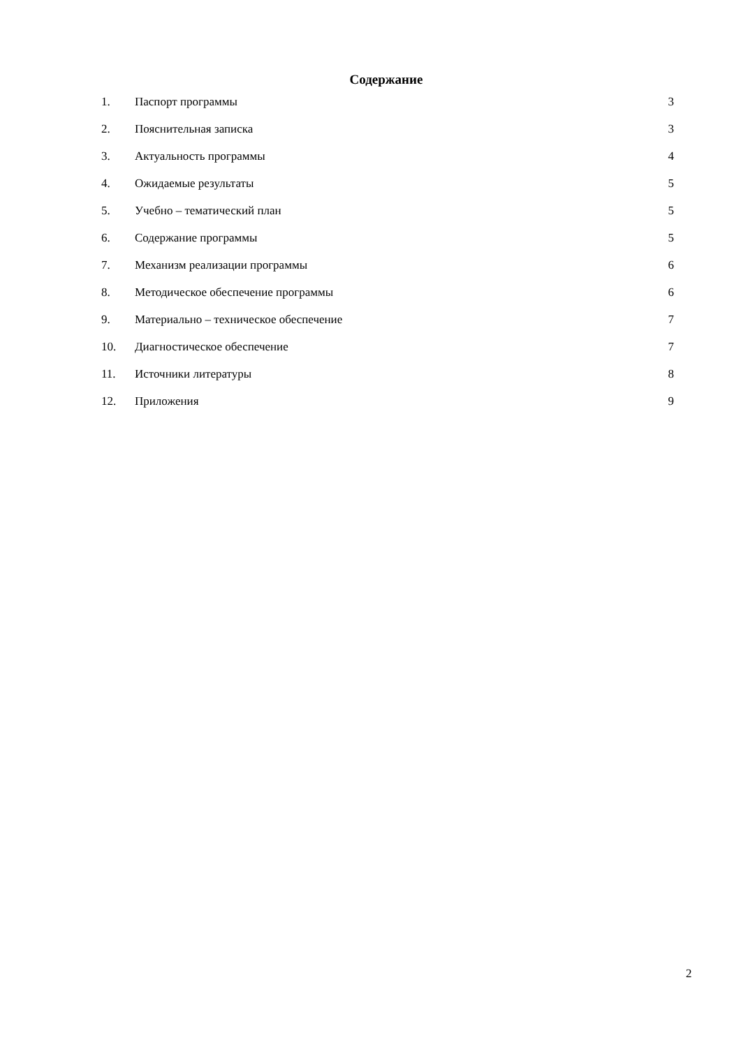Содержание
| 1. | Паспорт программы | 3 |
| 2. | Пояснительная записка | 3 |
| 3. | Актуальность программы | 4 |
| 4. | Ожидаемые результаты | 5 |
| 5. | Учебно – тематический план | 5 |
| 6. | Содержание программы | 5 |
| 7. | Механизм реализации программы | 6 |
| 8. | Методическое обеспечение программы | 6 |
| 9. | Материально – техническое обеспечение | 7 |
| 10. | Диагностическое обеспечение | 7 |
| 11. | Источники литературы | 8 |
| 12. | Приложения | 9 |
2